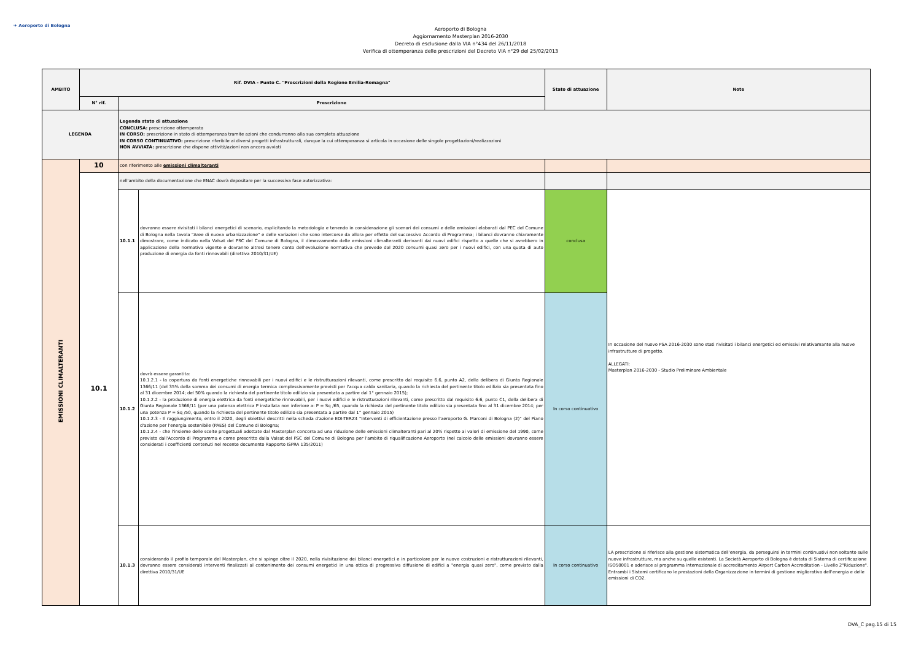✈ Aeroporto di Bologna
Aeroporto di Bologna
Aggiornamento Masterplan 2016-2030
Decreto di esclusione dalla VIA n°434 del 26/11/2018
Verifica di ottemperanza delle prescrizioni del Decreto VIA n°29 del 25/02/2013
| AMBITO | Rif. DVIA - Punto C. "Prescrizioni della Regione Emilia-Romagna" | | | Stato di attuazione | Note |
| --- | --- | --- | --- | --- | --- |
| | N° rif. | Prescrizione | | | |
| LEGENDA | | Legenda stato di attuazione CONCLUSA: prescrizione ottemperata IN CORSO: prescrizione in stato di ottemperanza tramite azioni che condurranno alla sua completa attuazione IN CORSO CONTINUATIVO: prescrizione riferibile ai diversi progetti infrastrutturali, dunque la cui ottemperanza si articola in occasione delle singole progettazioni/realizzazioni NON AVVIATA: prescrizione che dispone attività/azioni non ancora avviati | | | |
| EMISSIONI CLIMALTERANTI | 10 | con riferimento alle emissioni climalteranti | | | |
| | 10.1 | nell'ambito della documentazione che ENAC dovrà depositare per la successiva fase autorizzativa: | | | |
| | | 10.1.1 | dovranno essere rivisitati i bilanci energetici di scenario, esplicitando la metodologia e tenendo in considerazione gli scenari dei consumi e delle emissioni elaborati dal PEC del Comune di Bologna nella tavola "Aree di nuova urbanizzazione" e delle variazioni che sono intercorse da allora per effetto del successivo Accordo di Programma; i bilanci dovranno chiaramente dimostrare, come indicato nella Valsat del PSC del Comune di Bologna, il dimezzamento delle emissioni climalteranti derivanti dai nuovi edifici rispetto a quelle che si avrebbero in applicazione della normativa vigente e dovranno altresì tenere conto dell'evoluzione normativa che prevede dal 2020 consumi quasi zero per i nuovi edifici, con una quota di auto produzione di energia da fonti rinnovabili (direttiva 2010/31/UE) | conclusa | In occasione del nuovo PSA 2016-2030 sono stati rivisitati i bilanci energetici ed emissivi relativamante alla nuove infrastrutture di progetto. ALLEGATI: Masterplan 2016-2030 - Studio Preliminare Ambientale |
| | | 10.1.2 | dovrà essere garantita: 10.1.2.1 - la copertura da fonti energetiche rinnovabili per i nuovi edifici e le ristrutturazioni rilevanti, come prescritto dal requisito 6.6, punto A2, della delibera di Giunta Regionale 1366/11 (del 35% della somma dei consumi di energia termica complessivamente previsti per l'acqua calda sanitaria, quando la richiesta del pertinente titolo edilizio sia presentata fino al 31 dicembre 2014; del 50% quando la richiesta del pertinente titolo edilizio sia presentata a partire dal 1° gennaio 2015); 10.1.2.2 - la produzione di energia elettrica da fonti energetiche rinnovabili, per i nuovi edifici e le ristrutturazioni rilevanti, come prescritto dal requisito 6.6, punto C1, della delibera di Giunta Regionale 1366/11 (per una potenza elettrica P installata non inferiore a: P = Sq /65, quando la richiesta del pertinente titolo edilizio sia presentata fino al 31 dicembre 2014; per una potenza P = Sq /50, quando la richiesta del pertinente titolo edilizio sia presentata a partire dal 1° gennaio 2015) 10.1.2.3 - Il raggiungimento, entro il 2020, degli obiettivi descritti nella scheda d'azione EDI-TERZ4 "Interventi di efficientazione presso l'aeroporto G. Marconi di Bologna (2)" del Piano d'azione per l'energia sostenibile (PAES) del Comune di Bologna; 10.1.2.4 - che l'insieme delle scelte progettuali adottate dal Masterplan concorra ad una riduzione delle emissioni climalteranti pari al 20% rispetto ai valori di emissione del 1990, come previsto dall'Accordo di Programma e come prescritto dalla Valsat del PSC del Comune di Bologna per l'ambito di riqualificazione Aeroporto (nel calcolo delle emissioni dovranno essere considerati i coefficienti contenuti nel recente documento Rapporto ISPRA 135/2011) | In corso continuativo | |
| | | 10.1.3 | considerando il profilo temporale del Masterplan, che si spinge oltre il 2020, nella rivisitazione dei bilanci energetici e in particolare per le nuove costruzioni e ristrutturazioni rilevanti, dovranno essere considerati interventi finalizzati al contenimento dei consumi energetici in una ottica di progressiva diffusione di edifici a "energia quasi zero", come previsto dalla direttiva 2010/31/UE | In corso continuativo | LA prescrizione si riferisce alla gestione sistematica dell'energia, da perseguirsi in termini continuativi non soltanto sulle nuove infrastrutture, ma anche su quelle esistenti. La Società Aeroporto di Bologna è dotata di Sistema di certificazione ISO50001 e aderisce al programma internazionale di accreditamento Airport Carbon Accreditation - Livello 2"Riduzione". Entrambi i Sistemi certificano le prestazioni della Organizzazione in termini di gestione migliorativa dell'energia e delle emissioni di CO2. |
DVA_C pag.15 di 15